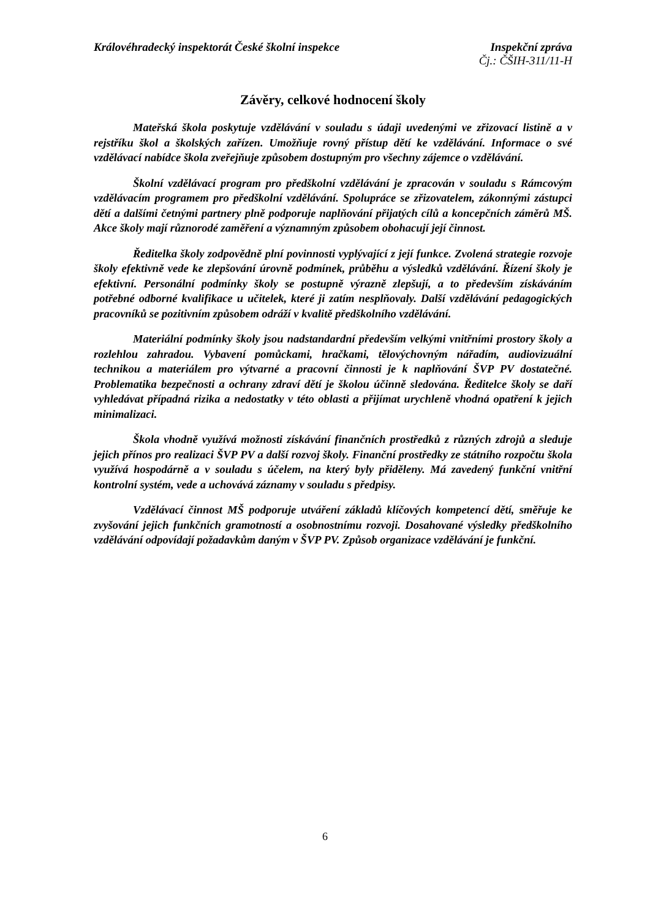Královéhradecký inspektorát České školní inspekce
Inspekční zpráva
Čj.: ČŠIH-311/11-H
Závěry, celkové hodnocení školy
Mateřská škola poskytuje vzdělávání v souladu s údaji uvedenými ve zřizovací listině a v rejstříku škol a školských zařízen. Umožňuje rovný přístup dětí ke vzdělávání. Informace o své vzdělávací nabídce škola zveřejňuje způsobem dostupným pro všechny zájemce o vzdělávání.
Školní vzdělávací program pro předškolní vzdělávání je zpracován v souladu s Rámcovým vzdělávacím programem pro předškolní vzdělávání. Spolupráce se zřizovatelem, zákonnými zástupci dětí a dalšími četnými partnery plně podporuje naplňování přijatých cílů a koncepčních záměrů MŠ. Akce školy mají různorodé zaměření a významným způsobem obohacují její činnost.
Ředitelka školy zodpovědně plní povinnosti vyplývající z její funkce. Zvolená strategie rozvoje školy efektivně vede ke zlepšování úrovně podmínek, průběhu a výsledků vzdělávání. Řízení školy je efektivní. Personální podmínky školy se postupně výrazně zlepšují, a to především získáváním potřebné odborné kvalifikace u učitelek, které ji zatím nesplňovaly. Další vzdělávání pedagogických pracovníků se pozitivním způsobem odráží v kvalitě předškolního vzdělávání.
Materiální podmínky školy jsou nadstandardní především velkými vnitřními prostory školy a rozlehlou zahradou. Vybavení pomůckami, hračkami, tělovýchovným nářadím, audiovizuální technikou a materiálem pro výtvarné a pracovní činnosti je k naplňování ŠVP PV dostatečné. Problematika bezpečnosti a ochrany zdraví dětí je školou účinně sledována. Ředitelce školy se daří vyhledávat případná rizika a nedostatky v této oblasti a přijímat urychleně vhodná opatření k jejich minimalizaci.
Škola vhodně využívá možnosti získávání finančních prostředků z různých zdrojů a sleduje jejich přínos pro realizaci ŠVP PV a další rozvoj školy. Finanční prostředky ze státního rozpočtu škola využívá hospodárně a v souladu s účelem, na který byly přiděleny. Má zavedený funkční vnitřní kontrolní systém, vede a uchovává záznamy v souladu s předpisy.
Vzdělávací činnost MŠ podporuje utváření základů klíčových kompetencí dětí, směřuje ke zvyšování jejich funkčních gramotností a osobnostnímu rozvoji. Dosahované výsledky předškolního vzdělávání odpovídají požadavkům daným v ŠVP PV. Způsob organizace vzdělávání je funkční.
6